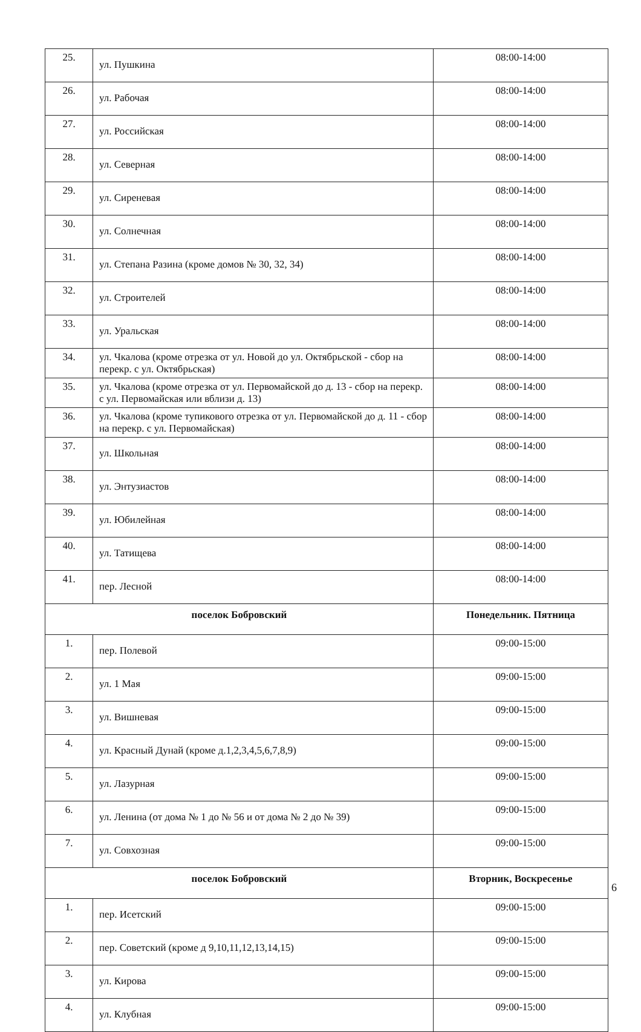| 25. | ул. Пушкина | 08:00-14:00 |
| 26. | ул. Рабочая | 08:00-14:00 |
| 27. | ул. Российская | 08:00-14:00 |
| 28. | ул. Северная | 08:00-14:00 |
| 29. | ул. Сиреневая | 08:00-14:00 |
| 30. | ул. Солнечная | 08:00-14:00 |
| 31. | ул. Степана Разина (кроме домов № 30, 32, 34) | 08:00-14:00 |
| 32. | ул. Строителей | 08:00-14:00 |
| 33. | ул. Уральская | 08:00-14:00 |
| 34. | ул. Чкалова (кроме отрезка от ул. Новой до ул. Октябрьской - сбор на перекр. с ул. Октябрьская) | 08:00-14:00 |
| 35. | ул. Чкалова (кроме отрезка от ул. Первомайской до д. 13 - сбор на перекр. с ул. Первомайская или вблизи д. 13) | 08:00-14:00 |
| 36. | ул. Чкалова (кроме тупикового отрезка от ул. Первомайской до д. 11 - сбор на перекр. с ул. Первомайская) | 08:00-14:00 |
| 37. | ул. Школьная | 08:00-14:00 |
| 38. | ул. Энтузиастов | 08:00-14:00 |
| 39. | ул. Юбилейная | 08:00-14:00 |
| 40. | ул. Татищева | 08:00-14:00 |
| 41. | пер. Лесной | 08:00-14:00 |
| поселок Бобровский | | Понедельник. Пятница |
| 1. | пер. Полевой | 09:00-15:00 |
| 2. | ул. 1 Мая | 09:00-15:00 |
| 3. | ул. Вишневая | 09:00-15:00 |
| 4. | ул. Красный Дунай (кроме д.1,2,3,4,5,6,7,8,9) | 09:00-15:00 |
| 5. | ул. Лазурная | 09:00-15:00 |
| 6. | ул. Ленина (от дома № 1 до № 56 и от дома № 2 до № 39) | 09:00-15:00 |
| 7. | ул. Совхозная | 09:00-15:00 |
| поселок Бобровский | | Вторник, Воскресенье |
| 1. | пер. Исетский | 09:00-15:00 |
| 2. | пер. Советский (кроме д 9,10,11,12,13,14,15) | 09:00-15:00 |
| 3. | ул. Кирова | 09:00-15:00 |
| 4. | ул. Клубная | 09:00-15:00 |
6